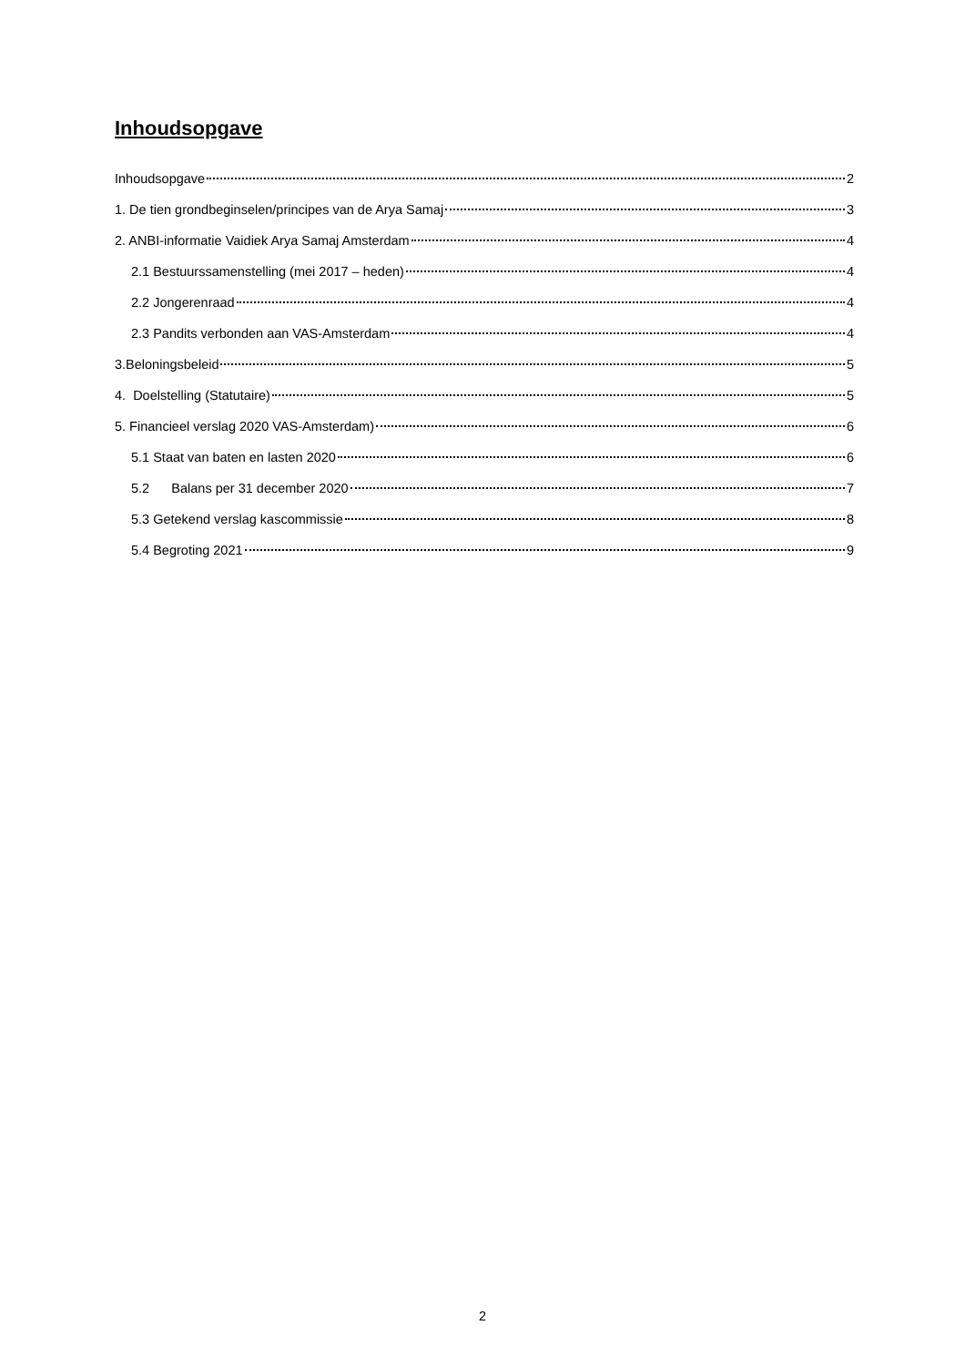Inhoudsopgave
Inhoudsopgave 2
1. De tien grondbeginselen/principes van de Arya Samaj 3
2. ANBI-informatie Vaidiek Arya Samaj Amsterdam 4
2.1 Bestuurssamenstelling (mei 2017 – heden) 4
2.2 Jongerenraad 4
2.3 Pandits verbonden aan VAS-Amsterdam 4
3.Beloningsbeleid 5
4. Doelstelling (Statutaire) 5
5. Financieel verslag 2020 VAS-Amsterdam) 6
5.1 Staat van baten en lasten 2020 6
5.2 Balans per 31 december 2020 7
5.3 Getekend verslag kascommissie 8
5.4 Begroting 2021 9
2